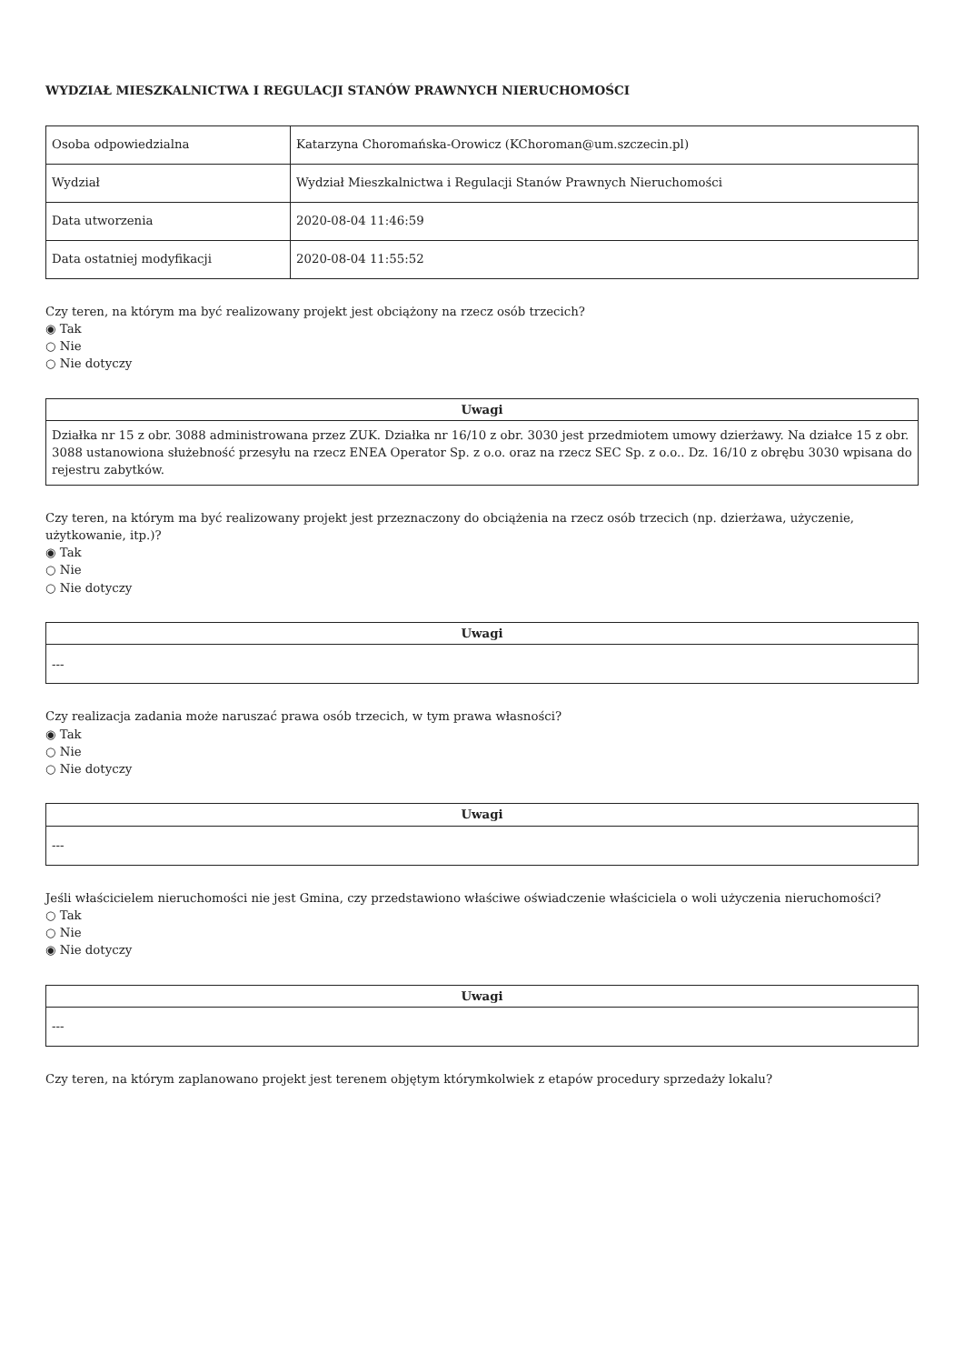WYDZIAŁ MIESZKALNICTWA I REGULACJI STANÓW PRAWNYCH NIERUCHOMOŚCI
| Osoba odpowiedzialna | Katarzyna Choromańska-Orowicz (KChoroman@um.szczecin.pl) |
| Wydział | Wydział Mieszkalnictwa i Regulacji Stanów Prawnych Nieruchomości |
| Data utworzenia | 2020-08-04 11:46:59 |
| Data ostatniej modyfikacji | 2020-08-04 11:55:52 |
Czy teren, na którym ma być realizowany projekt jest obciążony na rzecz osób trzecich?
◉ Tak
○ Nie
○ Nie dotyczy
| Uwagi |
| --- |
| Działka nr 15 z obr. 3088 administrowana przez ZUK. Działka nr 16/10 z obr. 3030 jest przedmiotem umowy dzierżawy. Na działce 15 z obr. 3088 ustanowiona służebność przesyłu na rzecz ENEA Operator Sp. z o.o. oraz na rzecz SEC Sp. z o.o.. Dz. 16/10 z obrębu 3030 wpisana do rejestru zabytków. |
Czy teren, na którym ma być realizowany projekt jest przeznaczony do obciążenia na rzecz osób trzecich (np. dzierżawa, użyczenie, użytkowanie, itp.)?
◉ Tak
○ Nie
○ Nie dotyczy
| Uwagi |
| --- |
| --- |
Czy realizacja zadania może naruszać prawa osób trzecich, w tym prawa własności?
◉ Tak
○ Nie
○ Nie dotyczy
| Uwagi |
| --- |
| --- |
Jeśli właścicielem nieruchomości nie jest Gmina, czy przedstawiono właściwe oświadczenie właściciela o woli użyczenia nieruchomości?
○ Tak
○ Nie
◉ Nie dotyczy
| Uwagi |
| --- |
| --- |
Czy teren, na którym zaplanowano projekt jest terenem objętym którymkolwiek z etapów procedury sprzedaży lokalu?